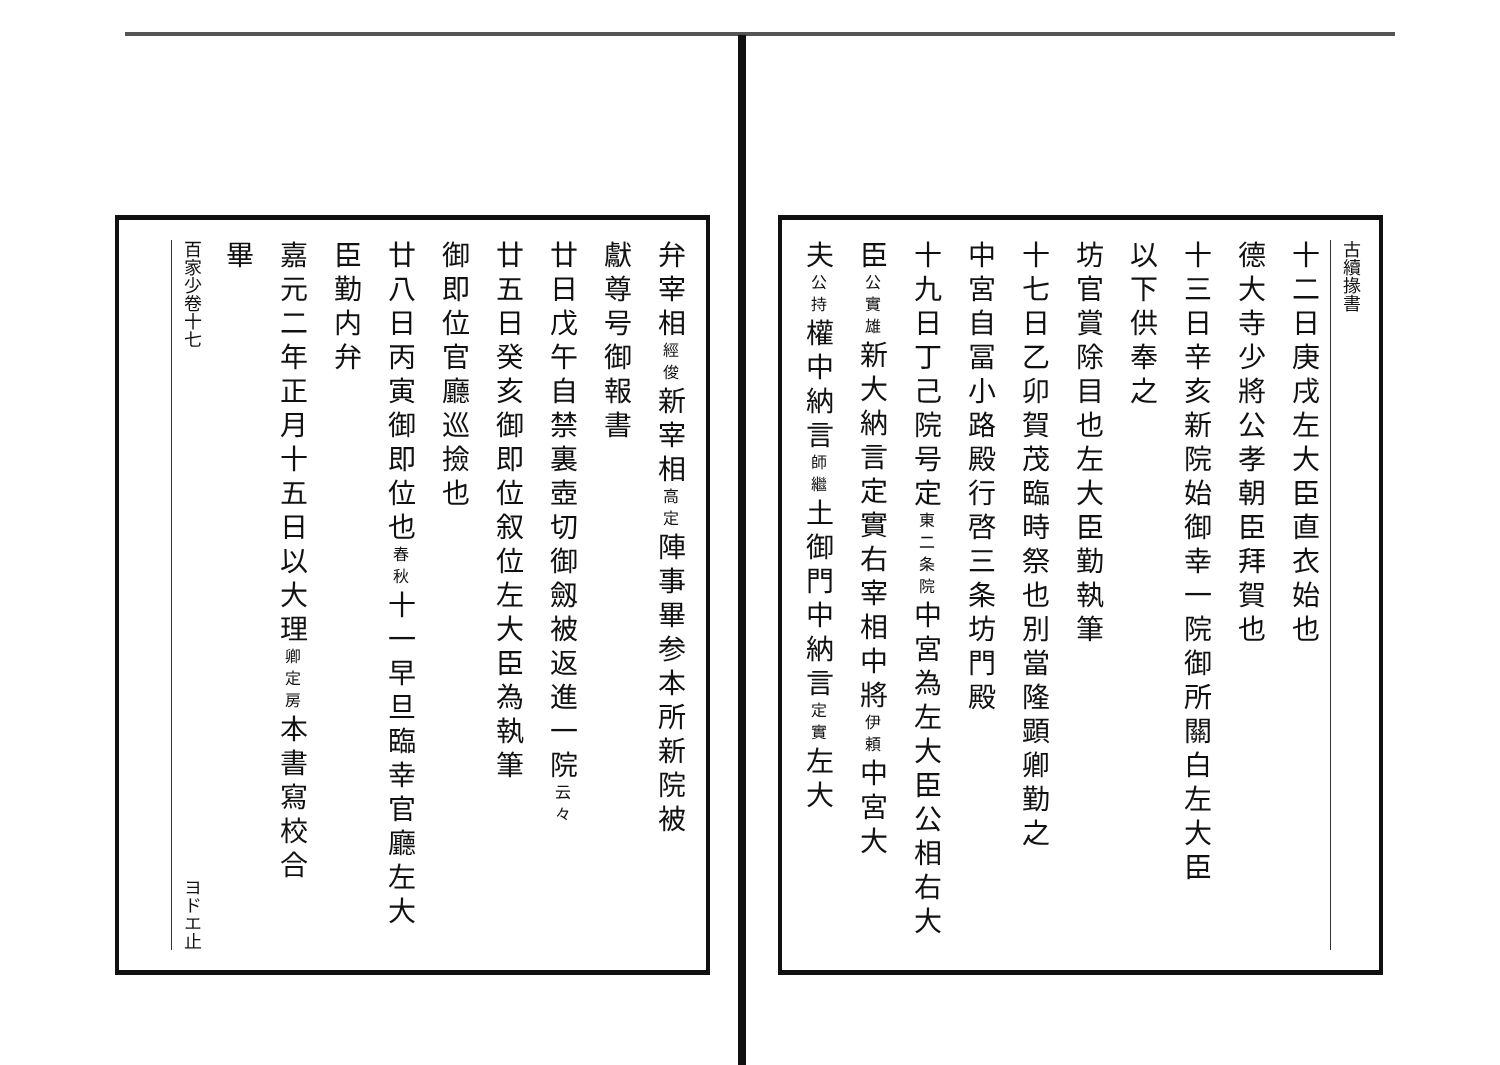古續掾書
十二日庚戌左大臣直衣始也
德大寺少將公孝朝臣拜賀也
十三日辛亥新院始御幸一院御所關白左大臣
以下供奉之
坊官賞除目也左大臣勤執筆
十七日乙卯賀茂臨時祭也別當隆顕卿勤之
中宮自冨小路殿行啓三条坊門殿
十九日丁己院号定東二条院中宮為左大臣公相右大
臣公實雄新大納言定實右宰相中將伊頼中宮大
夫公持權中納言師繼土御門中納言定實左大
弁宰相經俊新宰相高定陣事畢参本所新院被
獻尊号御報書
廿日戊午自禁裏壺切御劔被返進一院云々
廿五日癸亥御即位叙位左大臣為執筆
御即位官廳巡撿也
廿八日丙寅御即位也春秋十一早旦臨幸官廳左大
臣勤内弁
嘉元二年正月十五日以大理卿定房本書寫校合
畢
百家少卷十七 ヨドエ止